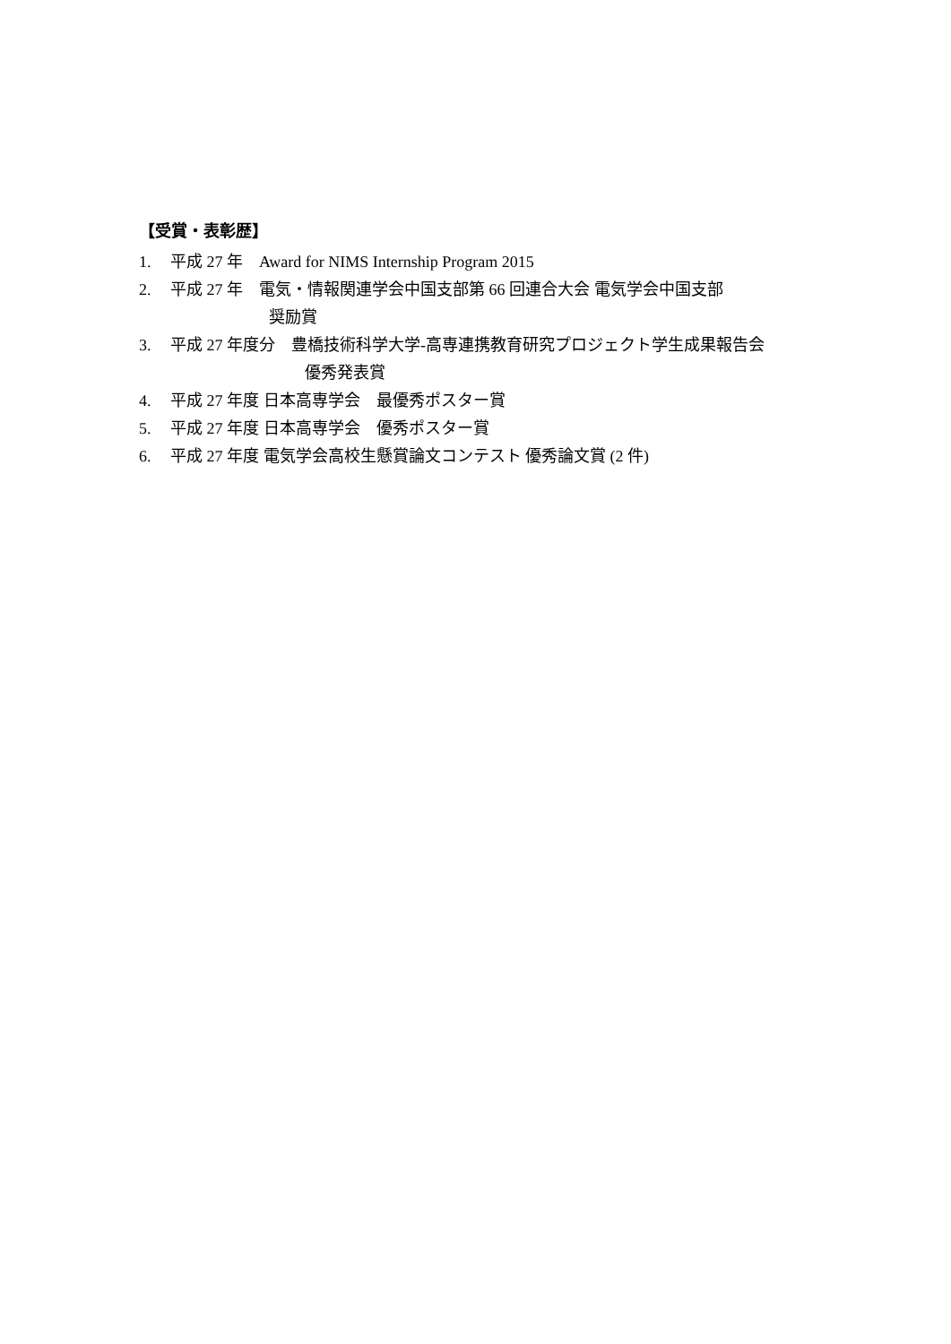【受賞・表彰歴】
1. 平成 27 年　Award for NIMS Internship Program 2015
2. 平成 27 年　電気・情報関連学会中国支部第 66 回連合大会 電気学会中国支部
奨励賞
3. 平成 27 年度分　豊橋技術科学大学-高専連携教育研究プロジェクト学生成果報告会
優秀発表賞
4. 平成 27 年度 日本高専学会　最優秀ポスター賞
5. 平成 27 年度 日本高専学会　優秀ポスター賞
6. 平成 27 年度 電気学会高校生懸賞論文コンテスト 優秀論文賞 (2 件)